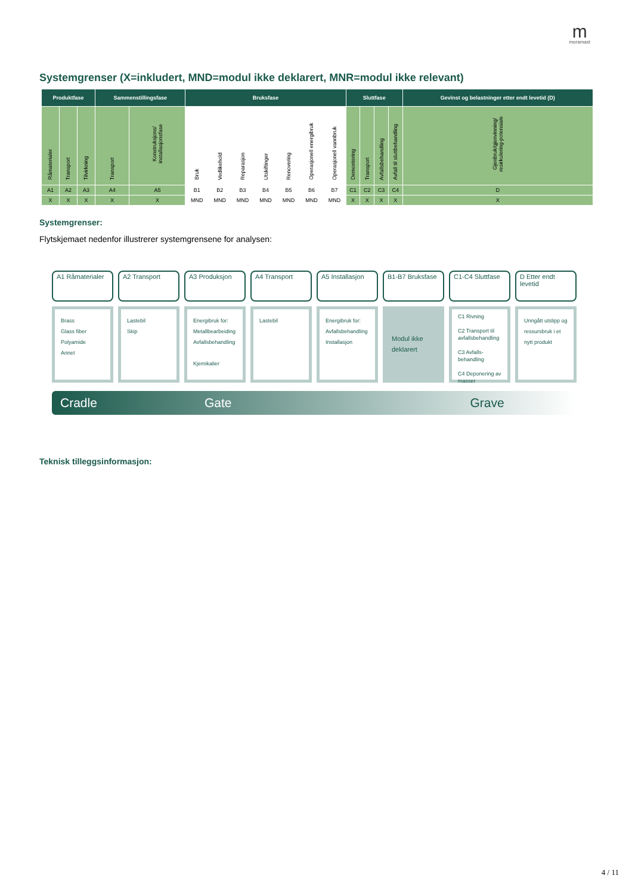mmoramast
Systemgrenser (X=inkludert, MND=modul ikke deklarert, MNR=modul ikke relevant)
| Produktfase | | | Sammenstillingsfase | | Bruksfase | | | | | | | Sluttfase | | | | Gevinst og belastninger etter endt levetid (D) |
| --- | --- | --- | --- | --- | --- | --- | --- | --- | --- | --- | --- | --- | --- | --- | --- | --- |
| Råmaterialer | Transport | Tilvirkning | Transport | Konstruksjons/ installasjonsfase | Bruk | Vedlikehold | Reparasjon | Utskiftinger | Renovering | Operasjonell energibruk | Operasjonell vannbruk | Demontering | Transport | Avfallsbehandling | Avfall til sluttbehandling | Gjenbruk/gjenvinning/ resirkulering-potensiale |
| A1 | A2 | A3 | A4 | A5 | B1 | B2 | B3 | B4 | B5 | B6 | B7 | C1 | C2 | C3 | C4 | D |
| X | X | X | X | X | MND | MND | MND | MND | MND | MND | MND | X | X | X | X | X |
Systemgrenser:
Flytskjemaet nedenfor illustrerer systemgrensene for analysen:
A1 Råmaterialer
Brass
Glass fiber
Polyamide
Annet
A2 Transport
Lastebil
Skip
A3 Produksjon
Energibruk for:
Metallbearbeiding
Avfallsbehandling
Kjemikalier
A4 Transport
Lastebil
A5 Installasjon
Energibruk for:
Avfallsbehandling
Installasjon
B1-B7 Bruksfase
Modul ikke deklarert
C1-C4 Sluttfase
C1 Rivning
C2 Transport til avfallsbehandling
C3 Avfalls-behandling
C4 Deponering av masser
D Etter endt levetid
Unngått utslipp og ressursbruk i et nytt produkt
Cradle Gate Grave
Teknisk tilleggsinformasjon:
4 / 11